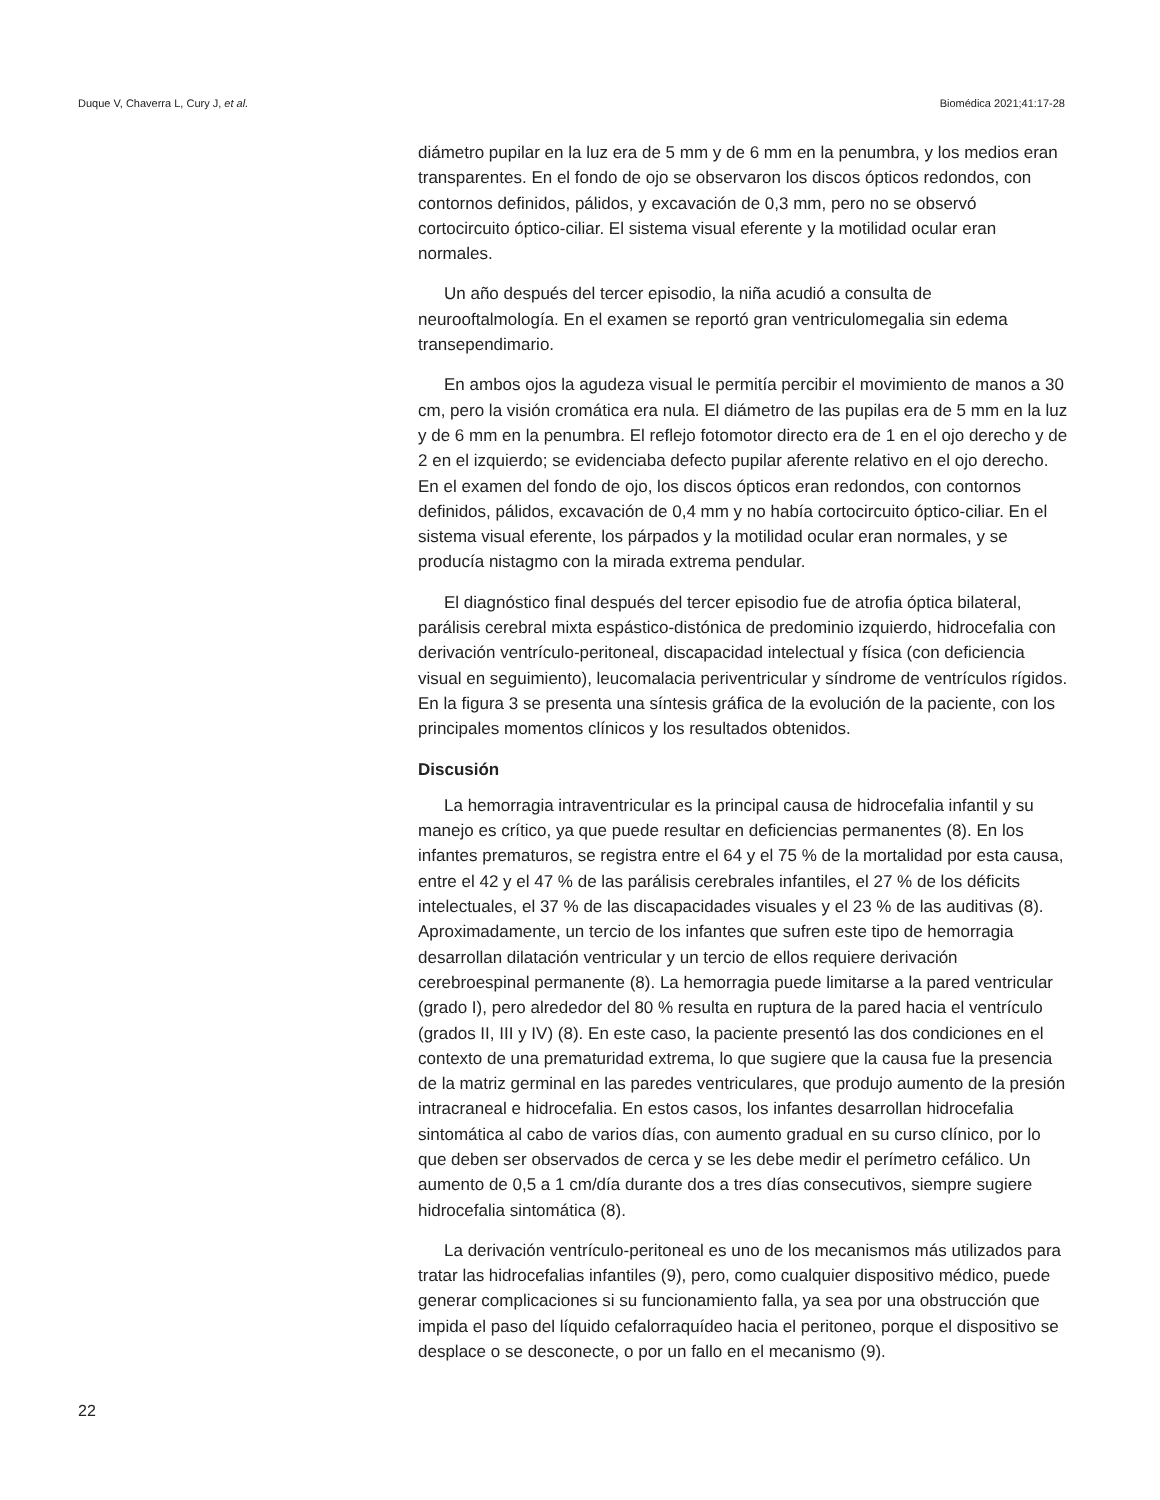Duque V, Chaverra L, Cury J, et al. Biomédica 2021;41:17-28
diámetro pupilar en la luz era de 5 mm y de 6 mm en la penumbra, y los medios eran transparentes. En el fondo de ojo se observaron los discos ópticos redondos, con contornos definidos, pálidos, y excavación de 0,3 mm, pero no se observó cortocircuito óptico-ciliar. El sistema visual eferente y la motilidad ocular eran normales.
Un año después del tercer episodio, la niña acudió a consulta de neurooftalmología. En el examen se reportó gran ventriculomegalia sin edema transependimario.
En ambos ojos la agudeza visual le permitía percibir el movimiento de manos a 30 cm, pero la visión cromática era nula. El diámetro de las pupilas era de 5 mm en la luz y de 6 mm en la penumbra. El reflejo fotomotor directo era de 1 en el ojo derecho y de 2 en el izquierdo; se evidenciaba defecto pupilar aferente relativo en el ojo derecho. En el examen del fondo de ojo, los discos ópticos eran redondos, con contornos definidos, pálidos, excavación de 0,4 mm y no había cortocircuito óptico-ciliar. En el sistema visual eferente, los párpados y la motilidad ocular eran normales, y se producía nistagmo con la mirada extrema pendular.
El diagnóstico final después del tercer episodio fue de atrofia óptica bilateral, parálisis cerebral mixta espástico-distónica de predominio izquierdo, hidrocefalia con derivación ventrículo-peritoneal, discapacidad intelectual y física (con deficiencia visual en seguimiento), leucomalacia periventricular y síndrome de ventrículos rígidos. En la figura 3 se presenta una síntesis gráfica de la evolución de la paciente, con los principales momentos clínicos y los resultados obtenidos.
Discusión
La hemorragia intraventricular es la principal causa de hidrocefalia infantil y su manejo es crítico, ya que puede resultar en deficiencias permanentes (8). En los infantes prematuros, se registra entre el 64 y el 75 % de la mortalidad por esta causa, entre el 42 y el 47 % de las parálisis cerebrales infantiles, el 27 % de los déficits intelectuales, el 37 % de las discapacidades visuales y el 23 % de las auditivas (8). Aproximadamente, un tercio de los infantes que sufren este tipo de hemorragia desarrollan dilatación ventricular y un tercio de ellos requiere derivación cerebroespinal permanente (8). La hemorragia puede limitarse a la pared ventricular (grado I), pero alrededor del 80 % resulta en ruptura de la pared hacia el ventrículo (grados II, III y IV) (8). En este caso, la paciente presentó las dos condiciones en el contexto de una prematuridad extrema, lo que sugiere que la causa fue la presencia de la matriz germinal en las paredes ventriculares, que produjo aumento de la presión intracraneal e hidrocefalia. En estos casos, los infantes desarrollan hidrocefalia sintomática al cabo de varios días, con aumento gradual en su curso clínico, por lo que deben ser observados de cerca y se les debe medir el perímetro cefálico. Un aumento de 0,5 a 1 cm/día durante dos a tres días consecutivos, siempre sugiere hidrocefalia sintomática (8).
La derivación ventrículo-peritoneal es uno de los mecanismos más utilizados para tratar las hidrocefalias infantiles (9), pero, como cualquier dispositivo médico, puede generar complicaciones si su funcionamiento falla, ya sea por una obstrucción que impida el paso del líquido cefalorraquídeo hacia el peritoneo, porque el dispositivo se desplace o se desconecte, o por un fallo en el mecanismo (9).
22